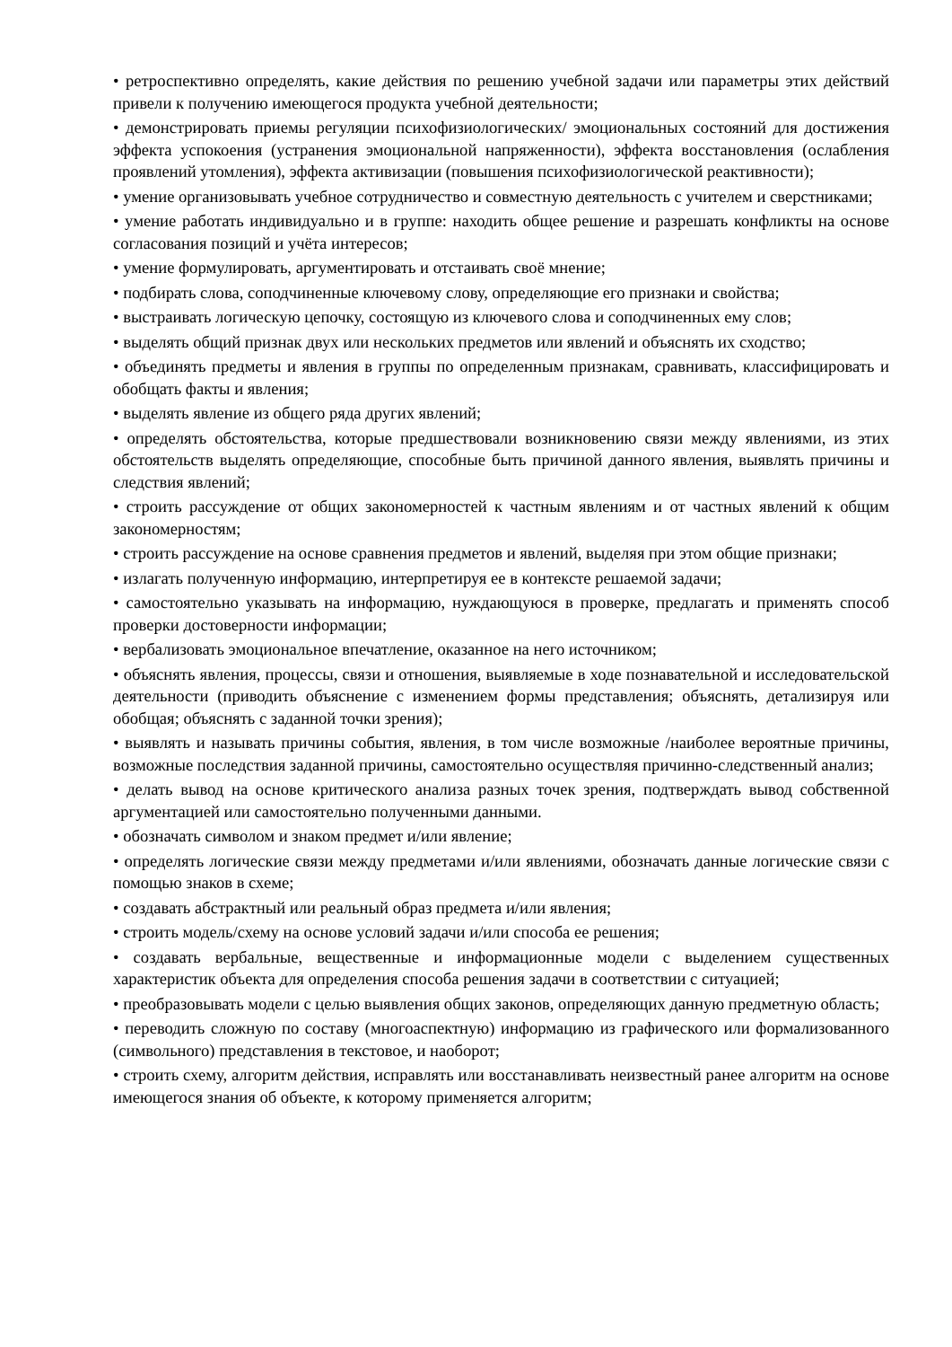• ретроспективно определять, какие действия по решению учебной задачи или параметры этих действий привели к получению имеющегося продукта учебной деятельности;
• демонстрировать приемы регуляции психофизиологических/ эмоциональных состояний для достижения эффекта успокоения (устранения эмоциональной напряженности), эффекта восстановления (ослабления проявлений утомления), эффекта активизации (повышения психофизиологической реактивности);
• умение организовывать учебное сотрудничество и совместную деятельность с учителем и сверстниками;
• умение работать индивидуально и в группе: находить общее решение и разрешать конфликты на основе согласования позиций и учёта интересов;
• умение формулировать, аргументировать и отстаивать своё мнение;
• подбирать слова, соподчиненные ключевому слову, определяющие его признаки и свойства;
• выстраивать логическую цепочку, состоящую из ключевого слова и соподчиненных ему слов;
• выделять общий признак двух или нескольких предметов или явлений и объяснять их сходство;
• объединять предметы и явления в группы по определенным признакам, сравнивать, классифицировать и обобщать факты и явления;
• выделять явление из общего ряда других явлений;
• определять обстоятельства, которые предшествовали возникновению связи между явлениями, из этих обстоятельств выделять определяющие, способные быть причиной данного явления, выявлять причины и следствия явлений;
• строить рассуждение от общих закономерностей к частным явлениям и от частных явлений к общим закономерностям;
• строить рассуждение на основе сравнения предметов и явлений, выделяя при этом общие признаки;
• излагать полученную информацию, интерпретируя ее в контексте решаемой задачи;
• самостоятельно указывать на информацию, нуждающуюся в проверке, предлагать и применять способ проверки достоверности информации;
• вербализовать эмоциональное впечатление, оказанное на него источником;
• объяснять явления, процессы, связи и отношения, выявляемые в ходе познавательной и исследовательской деятельности (приводить объяснение с изменением формы представления; объяснять, детализируя или обобщая; объяснять с заданной точки зрения);
• выявлять и называть причины события, явления, в том числе возможные /наиболее вероятные причины, возможные последствия заданной причины, самостоятельно осуществляя причинно-следственный анализ;
• делать вывод на основе критического анализа разных точек зрения, подтверждать вывод собственной аргументацией или самостоятельно полученными данными.
• обозначать символом и знаком предмет и/или явление;
• определять логические связи между предметами и/или явлениями, обозначать данные логические связи с помощью знаков в схеме;
• создавать абстрактный или реальный образ предмета и/или явления;
• строить модель/схему на основе условий задачи и/или способа ее решения;
• создавать вербальные, вещественные и информационные модели с выделением существенных характеристик объекта для определения способа решения задачи в соответствии с ситуацией;
• преобразовывать модели с целью выявления общих законов, определяющих данную предметную область;
• переводить сложную по составу (многоаспектную) информацию из графического или формализованного (символьного) представления в текстовое, и наоборот;
• строить схему, алгоритм действия, исправлять или восстанавливать неизвестный ранее алгоритм на основе имеющегося знания об объекте, к которому применяется алгоритм;